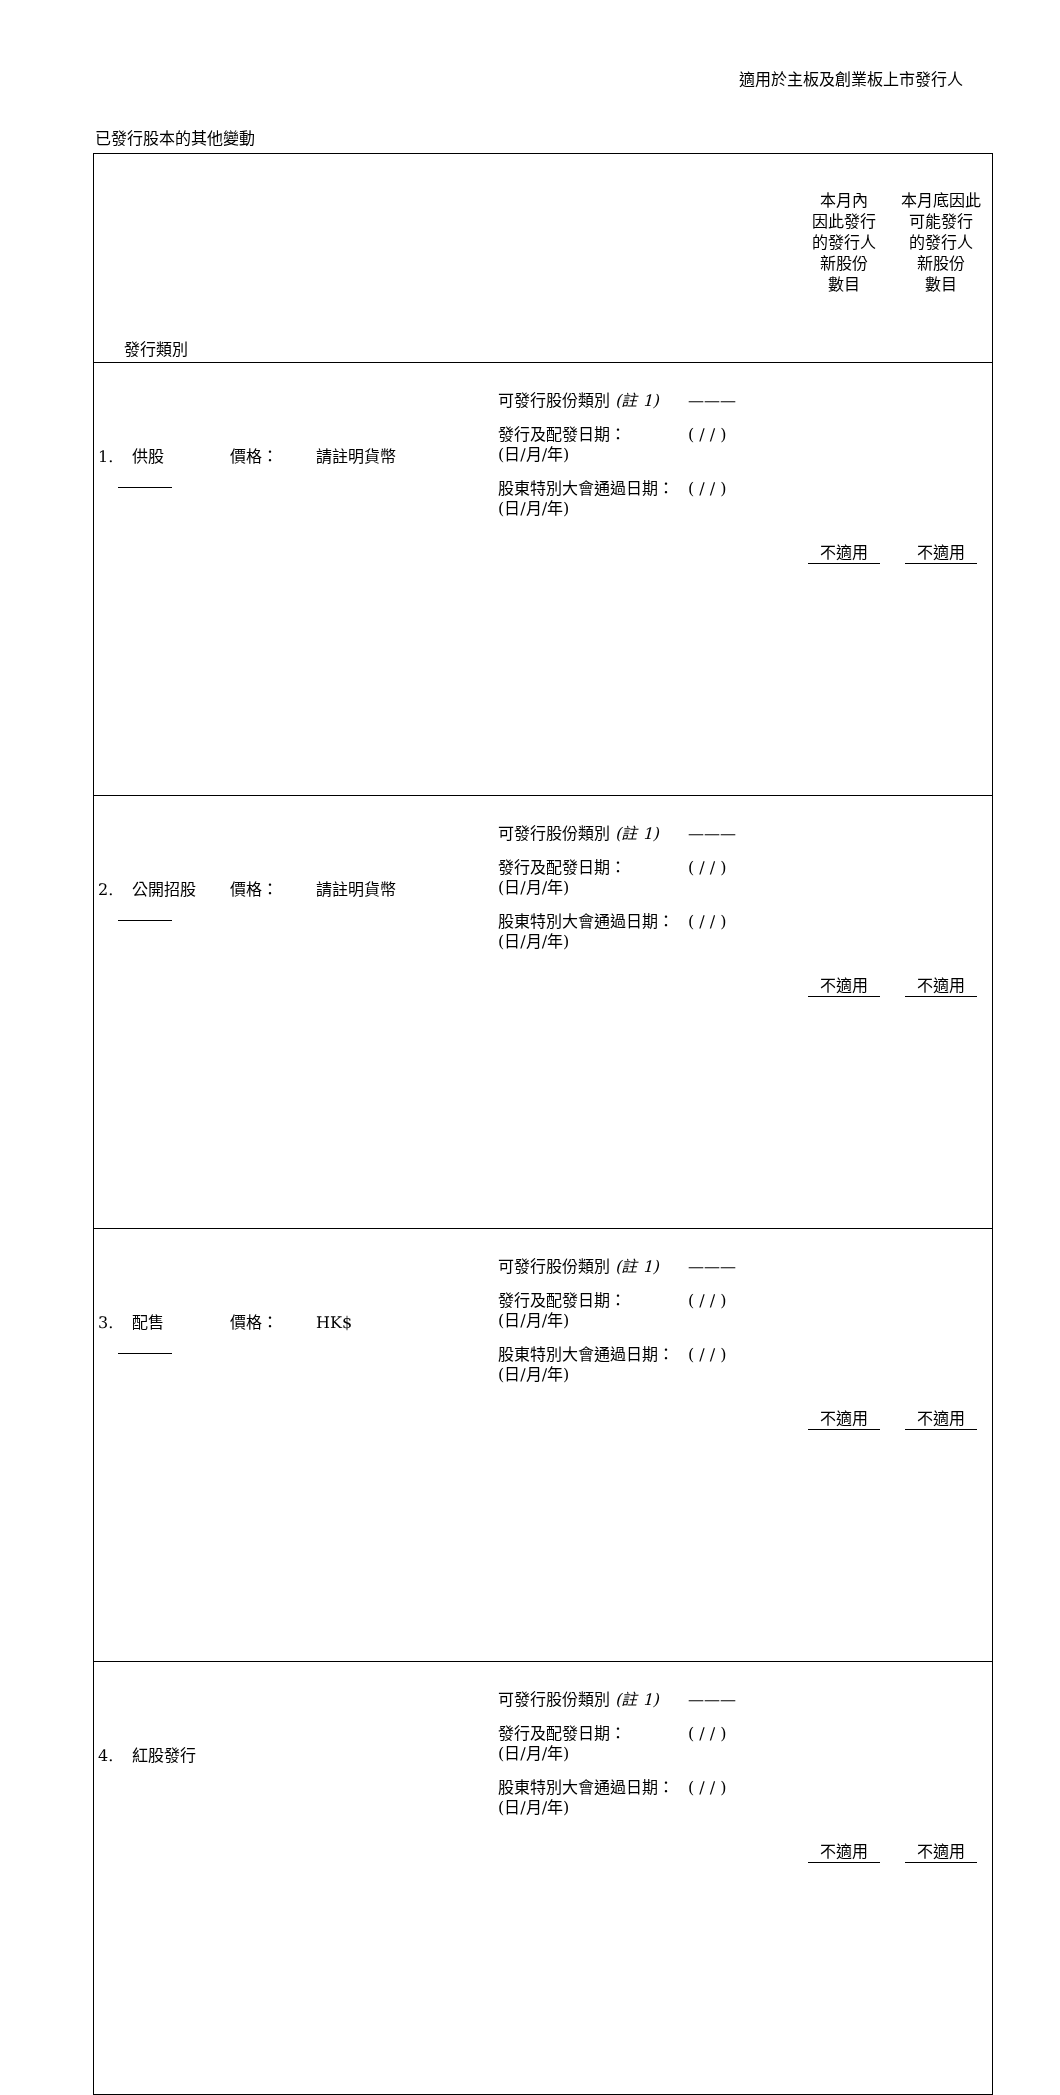適用於主板及創業板上市發行人
已發行股本的其他變動
| 發行類別 | | 本月內 因此發行 的發行人 新股份 數目 | 本月底因此 可能發行 的發行人 新股份 數目 |
| --- | --- | --- | --- |
| 1. 供股 價格： 請註明貨幣 | 可發行股份類別 (註 1) ——— 發行及配發日期： (日/月/年) ( / / ) 股東特別大會通過日期： (日/月/年) ( / / ) | 不適用 | 不適用 |
| 2. 公開招股 價格： 請註明貨幣 | 可發行股份類別 (註 1) ——— 發行及配發日期： (日/月/年) ( / / ) 股東特別大會通過日期： (日/月/年) ( / / ) | 不適用 | 不適用 |
| 3. 配售 價格： HK$ | 可發行股份類別 (註 1) ——— 發行及配發日期： (日/月/年) ( / / ) 股東特別大會通過日期： (日/月/年) ( / / ) | 不適用 | 不適用 |
| 4. 紅股發行 | 可發行股份類別 (註 1) ——— 發行及配發日期： (日/月/年) ( / / ) 股東特別大會通過日期： (日/月/年) ( / / ) | 不適用 | 不適用 |